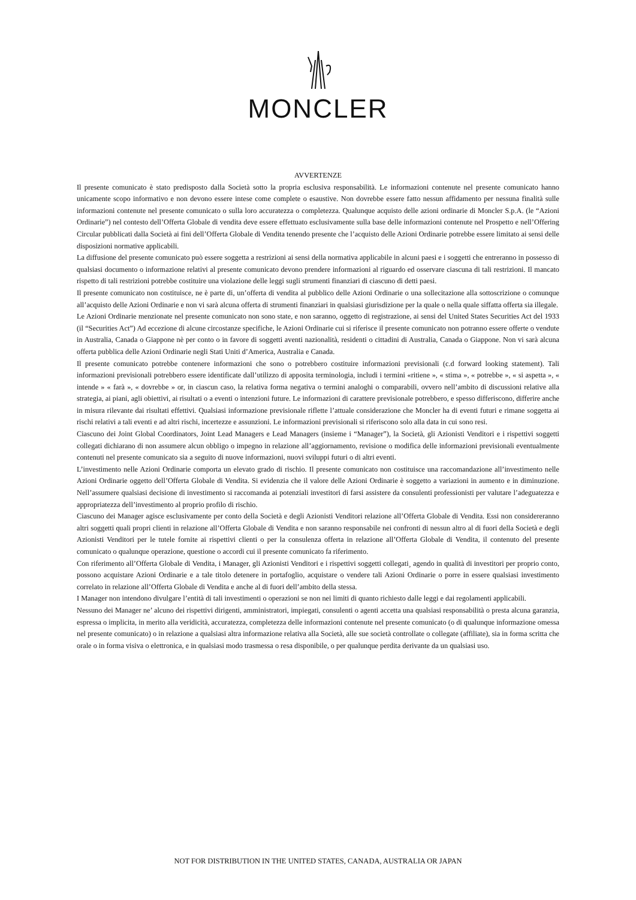MONCLER
AVVERTENZE
Il presente comunicato è stato predisposto dalla Società sotto la propria esclusiva responsabilità. Le informazioni contenute nel presente comunicato hanno unicamente scopo informativo e non devono essere intese come complete o esaustive. Non dovrebbe essere fatto nessun affidamento per nessuna finalità sulle informazioni contenute nel presente comunicato o sulla loro accuratezza o completezza. Qualunque acquisto delle azioni ordinarie di Moncler S.p.A. (le “Azioni Ordinarie”) nel contesto dell’Offerta Globale di vendita deve essere effettuato esclusivamente sulla base delle informazioni contenute nel Prospetto e nell’Offering Circular pubblicati dalla Società ai fini dell’Offerta Globale di Vendita tenendo presente che l’acquisto delle Azioni Ordinarie potrebbe essere limitato ai sensi delle disposizioni normative applicabili.
La diffusione del presente comunicato può essere soggetta a restrizioni ai sensi della normativa applicabile in alcuni paesi e i soggetti che entreranno in possesso di qualsiasi documento o informazione relativi al presente comunicato devono prendere informazioni al riguardo ed osservare ciascuna di tali restrizioni. Il mancato rispetto di tali restrizioni potrebbe costituire una violazione delle leggi sugli strumenti finanziari di ciascuno di detti paesi.
Il presente comunicato non costituisce, ne è parte di, un’offerta di vendita al pubblico delle Azioni Ordinarie o una sollecitazione alla sottoscrizione o comunque all’acquisto delle Azioni Ordinarie e non vi sarà alcuna offerta di strumenti finanziari in qualsiasi giurisdizione per la quale o nella quale siffatta offerta sia illegale.
Le Azioni Ordinarie menzionate nel presente comunicato non sono state, e non saranno, oggetto di registrazione, ai sensi del United States Securities Act del 1933 (il “Securities Act”) Ad eccezione di alcune circostanze specifiche, le Azioni Ordinarie cui si riferisce il presente comunicato non potranno essere offerte o vendute in Australia, Canada o Giappone nè per conto o in favore di soggetti aventi nazionalità, residenti o cittadini di Australia, Canada o Giappone. Non vi sarà alcuna offerta pubblica delle Azioni Ordinarie negli Stati Uniti d’America, Australia e Canada.
Il presente comunicato potrebbe contenere informazioni che sono o potrebbero costituire informazioni previsionali (c.d forward looking statement). Tali informazioni previsionali potrebbero essere identificate dall’utilizzo di apposita terminologia, includi i termini «ritiene », « stima », « potrebbe », « si aspetta », « intende » « farà », « dovrebbe » or, in ciascun caso, la relativa forma negativa o termini analoghi o comparabili, ovvero nell’ambito di discussioni relative alla strategia, ai piani, agli obiettivi, ai risultati o a eventi o intenzioni future. Le informazioni di carattere previsionale potrebbero, e spesso differiscono, differire anche in misura rilevante dai risultati effettivi. Qualsiasi informazione previsionale riflette l’attuale considerazione che Moncler ha di eventi futuri e rimane soggetta ai rischi relativi a tali eventi e ad altri rischi, incertezze e assunzioni. Le informazioni previsionali si riferiscono solo alla data in cui sono resi.
Ciascuno dei Joint Global Coordinators, Joint Lead Managers e Lead Managers (insieme i “Manager”), la Società, gli Azionisti Venditori e i rispettivi soggetti collegati dichiarano di non assumere alcun obbligo o impegno in relazione all’aggiornamento, revisione o modifica delle informazioni previsionali eventualmente contenuti nel presente comunicato sia a seguito di nuove informazioni, nuovi sviluppi futuri o di altri eventi.
L’investimento nelle Azioni Ordinarie comporta un elevato grado di rischio. Il presente comunicato non costituisce una raccomandazione all’investimento nelle Azioni Ordinarie oggetto dell’Offerta Globale di Vendita. Si evidenzia che il valore delle Azioni Ordinarie è soggetto a variazioni in aumento e in diminuzione. Nell’assumere qualsiasi decisione di investimento si raccomanda ai potenziali investitori di farsi assistere da consulenti professionisti per valutare l’adeguatezza e appropriatezza dell’investimento al proprio profilo di rischio.
Ciascuno dei Manager agisce esclusivamente per conto della Società e degli Azionisti Venditori relazione all’Offerta Globale di Vendita. Essi non considereranno altri soggetti quali propri clienti in relazione all’Offerta Globale di Vendita e non saranno responsabile nei confronti di nessun altro al di fuori della Società e degli Azionisti Venditori per le tutele fornite ai rispettivi clienti o per la consulenza offerta in relazione all’Offerta Globale di Vendita, il contenuto del presente comunicato o qualunque operazione, questione o accordi cui il presente comunicato fa riferimento.
Con riferimento all’Offerta Globale di Vendita, i Manager, gli Azionisti Venditori e i rispettivi soggetti collegati¸ agendo in qualità di investitori per proprio conto, possono acquistare Azioni Ordinarie e a tale titolo detenere in portafoglio, acquistare o vendere tali Azioni Ordinarie o porre in essere qualsiasi investimento correlato in relazione all’Offerta Globale di Vendita e anche al di fuori dell’ambito della stessa.
I Manager non intendono divulgare l’entità di tali investimenti o operazioni se non nei limiti di quanto richiesto dalle leggi e dai regolamenti applicabili.
Nessuno dei Manager ne’ alcuno dei rispettivi dirigenti, amministratori, impiegati, consulenti o agenti accetta una qualsiasi responsabilità o presta alcuna garanzia, espressa o implicita, in merito alla veridicità, accuratezza, completezza delle informazioni contenute nel presente comunicato (o di qualunque informazione omessa nel presente comunicato) o in relazione a qualsiasi altra informazione relativa alla Società, alle sue società controllate o collegate (affiliate), sia in forma scritta che orale o in forma visiva o elettronica, e in qualsiasi modo trasmessa o resa disponibile, o per qualunque perdita derivante da un qualsiasi uso.
NOT FOR DISTRIBUTION IN THE UNITED STATES, CANADA, AUSTRALIA OR JAPAN